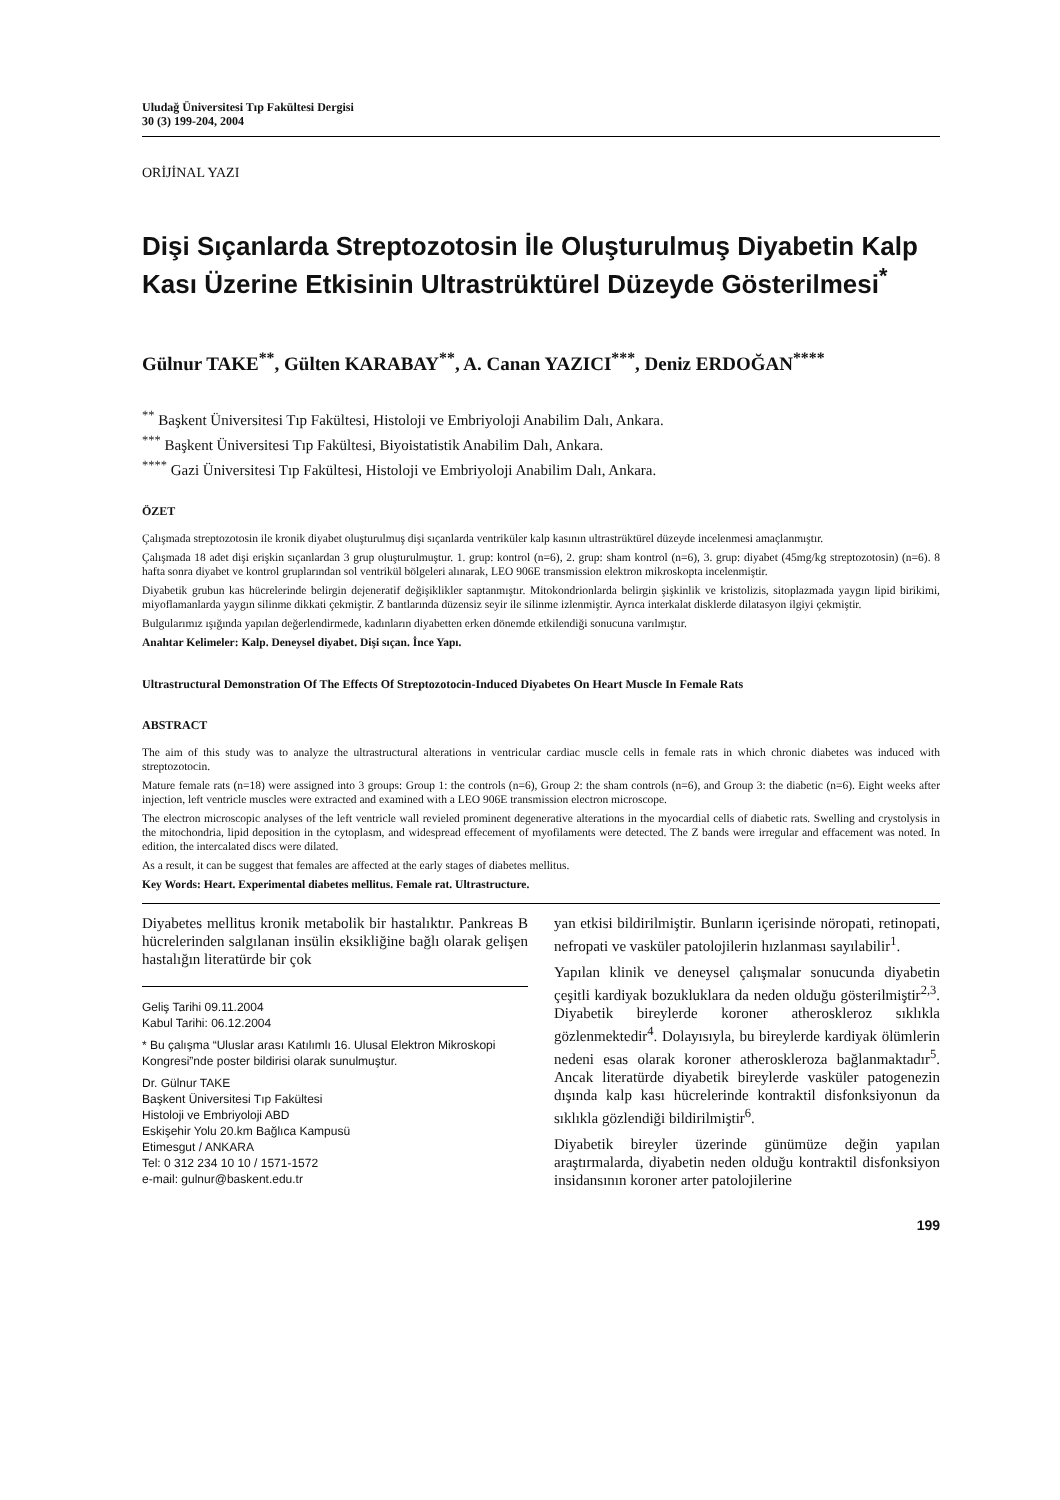Uludağ Üniversitesi Tıp Fakültesi Dergisi
30 (3) 199-204, 2004
ORİJİNAL YAZI
Dişi Sıçanlarda Streptozotosin İle Oluşturulmuş Diyabetin Kalp Kası Üzerine Etkisinin Ultrastrüktürel Düzeyde Gösterilmesi<sup>*</sup>
Gülnur TAKE<sup>**</sup>, Gülten KARABAY<sup>**</sup>, A. Canan YAZICI<sup>***</sup>, Deniz ERDOĞAN<sup>****</sup>
<sup>**</sup> Başkent Üniversitesi Tıp Fakültesi, Histoloji ve Embriyoloji Anabilim Dalı, Ankara.
<sup>***</sup> Başkent Üniversitesi Tıp Fakültesi, Biyoistatistik Anabilim Dalı, Ankara.
<sup>****</sup> Gazi Üniversitesi Tıp Fakültesi, Histoloji ve Embriyoloji Anabilim Dalı, Ankara.
ÖZET
Çalışmada streptozotosin ile kronik diyabet oluşturulmuş dişi sıçanlarda ventriküler kalp kasının ultrastrüktürel düzeyde incelenmesi amaçlanmıştır.
Çalışmada 18 adet dişi erişkin sıçanlardan 3 grup oluşturulmuştur. 1. grup: kontrol (n=6), 2. grup: sham kontrol (n=6), 3. grup: diyabet (45mg/kg streptozotosin) (n=6). 8 hafta sonra diyabet ve kontrol gruplarından sol ventrikül bölgeleri alınarak, LEO 906E transmission elektron mikroskopta incelenmiştir.
Diyabetik grubun kas hücrelerinde belirgin dejeneratif değişiklikler saptanmıştır. Mitokondrionlarda belirgin şişkinlik ve kristolizis, sitoplazmada yaygın lipid birikimi, miyoflamanlarda yaygın silinme dikkati çekmiştir. Z bantlarında düzensiz seyir ile silinme izlenmiştir. Ayrıca interkalat disklerde dilatasyon ilgiyi çekmiştir.
Bulgularımız ışığında yapılan değerlendirmede, kadınların diyabetten erken dönemde etkilendiği sonucuna varılmıştır.
Anahtar Kelimeler: Kalp. Deneysel diyabet. Dişi sıçan. İnce Yapı.
Ultrastructural Demonstration Of The Effects Of Streptozotocin-Induced Diyabetes On Heart Muscle In Female Rats
ABSTRACT
The aim of this study was to analyze the ultrastructural alterations in ventricular cardiac muscle cells in female rats in which chronic diabetes was induced with streptozotocin.
Mature female rats (n=18) were assigned into 3 groups: Group 1: the controls (n=6), Group 2: the sham controls (n=6), and Group 3: the diabetic (n=6). Eight weeks after injection, left ventricle muscles were extracted and examined with a LEO 906E transmission electron microscope.
The electron microscopic analyses of the left ventricle wall revieled prominent degenerative alterations in the myocardial cells of diabetic rats. Swelling and crystolysis in the mitochondria, lipid deposition in the cytoplasm, and widespread effecement of myofilaments were detected. The Z bands were irregular and effacement was noted. In edition, the intercalated discs were dilated.
As a result, it can be suggest that females are affected at the early stages of diabetes mellitus.
Key Words: Heart. Experimental diabetes mellitus. Female rat. Ultrastructure.
Diyabetes mellitus kronik metabolik bir hastalıktır. Pankreas B hücrelerinden salgılanan insülin eksikliğine bağlı olarak gelişen hastalığın literatürde bir çok
Geliş Tarihi 09.11.2004
Kabul Tarihi: 06.12.2004
* Bu çalışma “Uluslar arası Katılımlı 16. Ulusal Elektron Mikroskopi Kongresi”nde poster bildirisi olarak sunulmuştur.
Dr. Gülnur TAKE
Başkent Üniversitesi Tıp Fakültesi
Histoloji ve Embriyoloji ABD
Eskişehir Yolu 20.km Bağlıca Kampusü
Etimesgut / ANKARA
Tel: 0 312 234 10 10 / 1571-1572
e-mail: gulnur@baskent.edu.tr
yan etkisi bildirilmiştir. Bunların içerisinde nöropati, retinopati, nefropati ve vasküler patolojilerin hızlanması sayılabilir<sup>1</sup>.
Yapılan klinik ve deneysel çalışmalar sonucunda diyabetin çeşitli kardiyak bozukluklara da neden olduğu gösterilmiştir<sup>2,3</sup>. Diyabetik bireylerde koroner atheroskleroz sıklıkla gözlenmektedir<sup>4</sup>. Dolayısıyla, bu bireylerde kardiyak ölümlerin nedeni esas olarak koroner atheroskleroza bağlanmaktadır<sup>5</sup>. Ancak literatürde diyabetik bireylerde vasküler patogenezin dışında kalp kası hücrelerinde kontraktil disfonksiyonun da sıklıkla gözlendiği bildirilmiştir<sup>6</sup>.
Diyabetik bireyler üzerinde günümüze değin yapılan araştırmalarda, diyabetin neden olduğu kontraktil disfonksiyon insidansının koroner arter patolojilerine
199